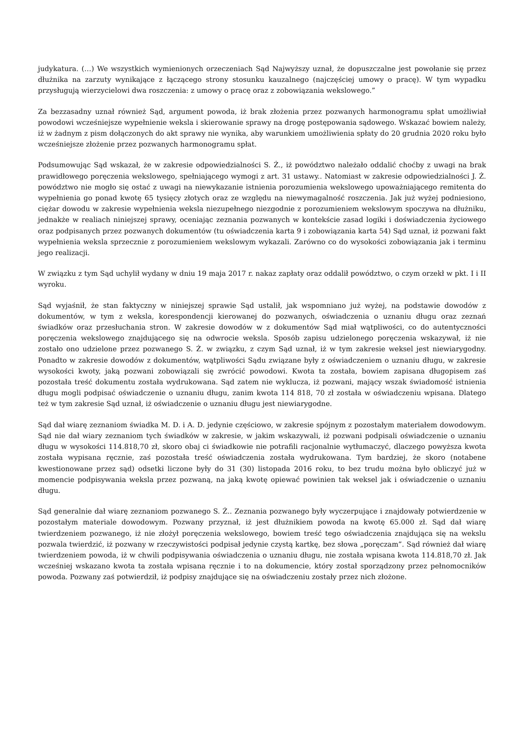judykatura. (…) We wszystkich wymienionych orzeczeniach Sąd Najwyższy uznał, że dopuszczalne jest powołanie się przez dłużnika na zarzuty wynikające z łączącego strony stosunku kauzalnego (najczęściej umowy o pracę). W tym wypadku przysługują wierzycielowi dwa roszczenia: z umowy o pracę oraz z zobowiązania wekslowego.”
Za bezzasadny uznał również Sąd, argument powoda, iż brak złożenia przez pozwanych harmonogramu spłat umożliwiał powodowi wcześniejsze wypełnienie weksla i skierowanie sprawy na drogę postępowania sądowego. Wskazać bowiem należy, iż w żadnym z pism dołączonych do akt sprawy nie wynika, aby warunkiem umożliwienia spłaty do 20 grudnia 2020 roku było wcześniejsze złożenie przez pozwanych harmonogramu spłat.
Podsumowując Sąd wskazał, że w zakresie odpowiedzialności S. Ż., iż powództwo należało oddalić choćby z uwagi na brak prawidłowego poręczenia wekslowego, spełniającego wymogi z art. 31 ustawy.. Natomiast w zakresie odpowiedzialności J. Ż. powództwo nie mogło się ostać z uwagi na niewykazanie istnienia porozumienia wekslowego upoważniającego remitenta do wypełnienia go ponad kwotę 65 tysięcy złotych oraz ze względu na niewymagalność roszczenia. Jak już wyżej podniesiono, ciężar dowodu w zakresie wypełnienia weksla niezupełnego niezgodnie z porozumieniem wekslowym spoczywa na dłużniku, jednakże w realiach niniejszej sprawy, oceniając zeznania pozwanych w kontekście zasad logiki i doświadczenia życiowego oraz podpisanych przez pozwanych dokumentów (tu oświadczenia karta 9 i zobowiązania karta 54) Sąd uznał, iż pozwani fakt wypełnienia weksla sprzecznie z porozumieniem wekslowym wykazali. Zarówno co do wysokości zobowiązania jak i terminu jego realizacji.
W związku z tym Sąd uchylił wydany w dniu 19 maja 2017 r. nakaz zapłaty oraz oddalił powództwo, o czym orzekł w pkt. I i II wyroku.
Sąd wyjaśnił, że stan faktyczny w niniejszej sprawie Sąd ustalił, jak wspomniano już wyżej, na podstawie dowodów z dokumentów, w tym z weksla, korespondencji kierowanej do pozwanych, oświadczenia o uznaniu długu oraz zeznań świadków oraz przesłuchania stron. W zakresie dowodów w z dokumentów Sąd miał wątpliwości, co do autentyczności poręczenia wekslowego znajdującego się na odwrocie weksla. Sposób zapisu udzielonego poręczenia wskazywał, iż nie zostało ono udzielone przez pozwanego S. Ż. w związku, z czym Sąd uznał, iż w tym zakresie weksel jest niewiarygodny. Ponadto w zakresie dowodów z dokumentów, wątpliwości Sądu związane były z oświadczeniem o uznaniu długu, w zakresie wysokości kwoty, jaką pozwani zobowiązali się zwrócić powodowi. Kwota ta została, bowiem zapisana długopisem zaś pozostała treść dokumentu została wydrukowana. Sąd zatem nie wyklucza, iż pozwani, mający wszak świadomość istnienia długu mogli podpisać oświadczenie o uznaniu długu, zanim kwota 114 818, 70 zł została w oświadczeniu wpisana. Dlatego też w tym zakresie Sąd uznał, iż oświadczenie o uznaniu długu jest niewiarygodne.
Sąd dał wiarę zeznaniom świadka M. D. i A. D. jedynie częściowo, w zakresie spójnym z pozostałym materiałem dowodowym. Sąd nie dał wiary zeznaniom tych świadków w zakresie, w jakim wskazywali, iż pozwani podpisali oświadczenie o uznaniu długu w wysokości 114.818,70 zł, skoro obaj ci świadkowie nie potrafili racjonalnie wytłumaczyć, dlaczego powyższa kwota została wypisana ręcznie, zaś pozostała treść oświadczenia została wydrukowana. Tym bardziej, że skoro (notabene kwestionowane przez sąd) odsetki liczone były do 31 (30) listopada 2016 roku, to bez trudu można było obliczyć już w momencie podpisywania weksla przez pozwaną, na jaką kwotę opiewać powinien tak weksel jak i oświadczenie o uznaniu długu.
Sąd generalnie dał wiarę zeznaniom pozwanego S. Ż.. Zeznania pozwanego były wyczerpujące i znajdowały potwierdzenie w pozostałym materiale dowodowym. Pozwany przyznał, iż jest dłużnikiem powoda na kwotę 65.000 zł. Sąd dał wiarę twierdzeniem pozwanego, iż nie złożył poręczenia wekslowego, bowiem treść tego oświadczenia znajdująca się na wekslu pozwala twierdzić, iż pozwany w rzeczywistości podpisał jedynie czystą kartkę, bez słowa „poręczam”. Sąd również dał wiarę twierdzeniem powoda, iż w chwili podpisywania oświadczenia o uznaniu długu, nie została wpisana kwota 114.818,70 zł. Jak wcześniej wskazano kwota ta została wpisana ręcznie i to na dokumencie, który został sporządzony przez pełnomocników powoda. Pozwany zaś potwierdził, iż podpisy znajdujące się na oświadczeniu zostały przez nich złożone.